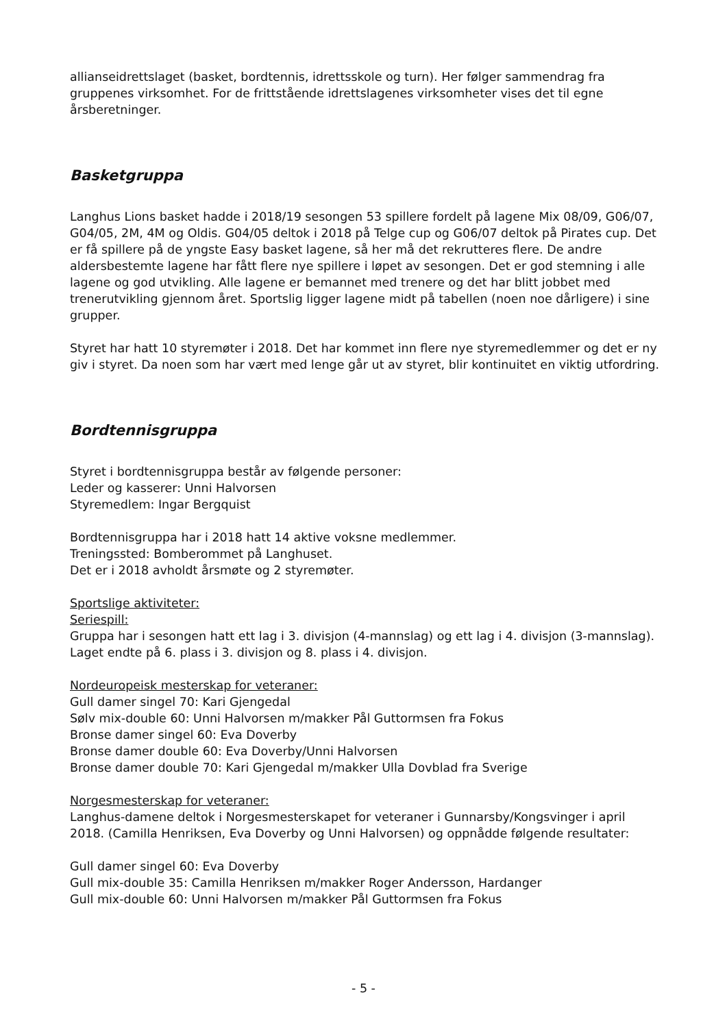allianseidrettslaget (basket, bordtennis, idrettsskole og turn). Her følger sammendrag fra gruppenes virksomhet. For de frittstående idrettslagenes virksomheter vises det til egne årsberetninger.
Basketgruppa
Langhus Lions basket hadde i 2018/19 sesongen 53 spillere fordelt på lagene Mix 08/09, G06/07, G04/05, 2M, 4M og Oldis. G04/05 deltok i 2018 på Telge cup og G06/07 deltok på Pirates cup. Det er få spillere på de yngste Easy basket lagene, så her må det rekrutteres flere. De andre aldersbestemte lagene har fått flere nye spillere i løpet av sesongen. Det er god stemning i alle lagene og god utvikling. Alle lagene er bemannet med trenere og det har blitt jobbet med trenerutvikling gjennom året. Sportslig ligger lagene midt på tabellen (noen noe dårligere) i sine grupper.
Styret har hatt 10 styremøter i 2018. Det har kommet inn flere nye styremedlemmer og det er ny giv i styret. Da noen som har vært med lenge går ut av styret, blir kontinuitet en viktig utfordring.
Bordtennisgruppa
Styret i bordtennisgruppa består av følgende personer:
Leder og kasserer: Unni Halvorsen
Styremedlem: Ingar Bergquist
Bordtennisgruppa har i 2018 hatt 14 aktive voksne medlemmer.
Treningssted: Bomberommet på Langhuset.
Det er i 2018 avholdt årsmøte og 2 styremøter.
Sportslige aktiviteter:
Seriespill:
Gruppa har i sesongen hatt ett lag i 3. divisjon (4-mannslag) og ett lag i 4. divisjon (3-mannslag).
Laget endte på 6. plass i 3. divisjon og 8. plass i 4. divisjon.
Nordeuropeisk mesterskap for veteraner:
Gull damer singel 70: Kari Gjengedal
Sølv mix-double 60: Unni Halvorsen m/makker Pål Guttormsen fra Fokus
Bronse damer singel 60: Eva Doverby
Bronse damer double 60: Eva Doverby/Unni Halvorsen
Bronse damer double 70: Kari Gjengedal m/makker Ulla Dovblad fra Sverige
Norgesmesterskap for veteraner:
Langhus-damene deltok i Norgesmesterskapet for veteraner i Gunnarsby/Kongsvinger i april 2018. (Camilla Henriksen, Eva Doverby og Unni Halvorsen) og oppnådde følgende resultater:
Gull damer singel 60: Eva Doverby
Gull mix-double 35: Camilla Henriksen m/makker Roger Andersson, Hardanger
Gull mix-double 60: Unni Halvorsen m/makker Pål Guttormsen fra Fokus
- 5 -